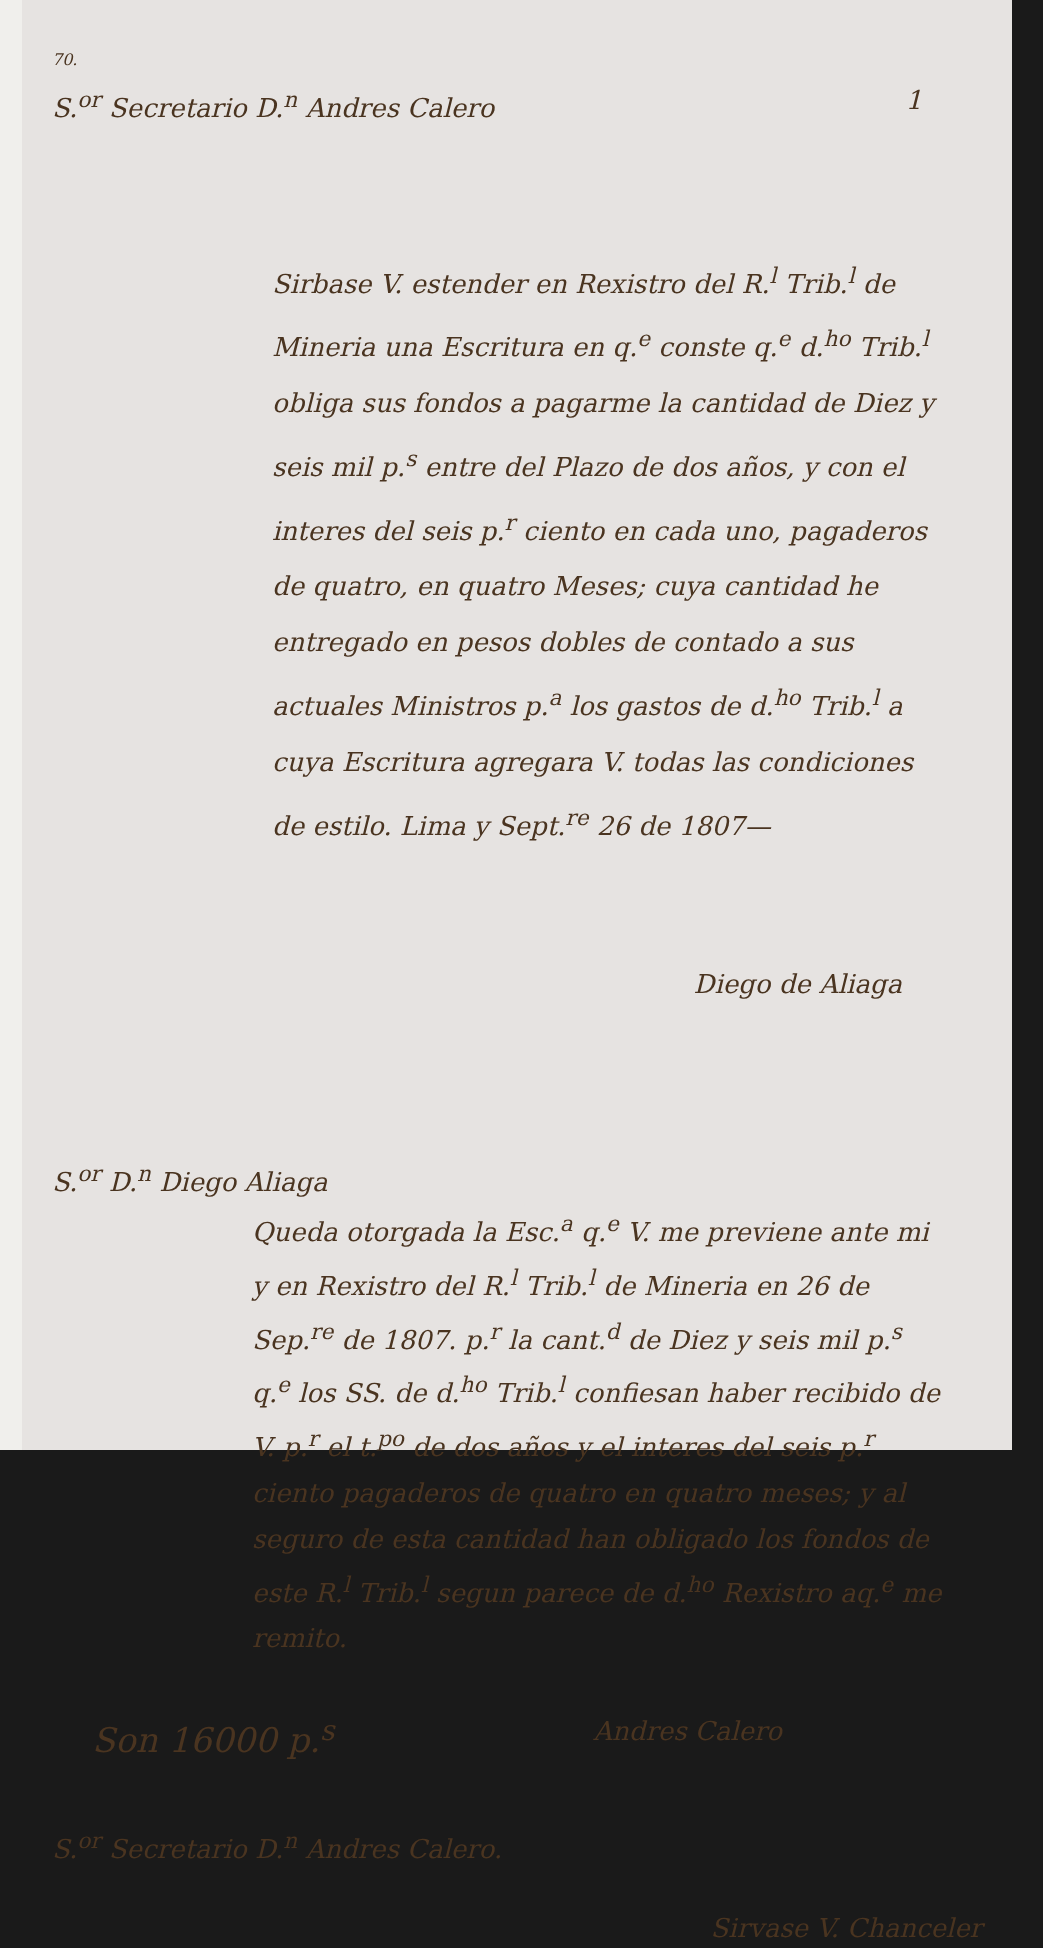70.
S.<sup>or</sup> Secretario D.<sup>n</sup> Andres Calero 1
Sirbase V. estender en Rexistro del R.<sup>l</sup> Trib.<sup>l</sup> de Mineria una Escritura en q.<sup>e</sup> conste q.<sup>e</sup> d.<sup>ho</sup> Trib.<sup>l</sup> obliga sus fondos a pagarme la cantidad de Diez y seis mil p.<sup>s</sup> entre del Plazo de dos años, y con el interes del seis p.<sup>r</sup> ciento en cada uno, pagaderos de quatro, en quatro Meses; cuya cantidad he entregado en pesos dobles de contado a sus actuales Ministros p.<sup>a</sup> los gastos de d.<sup>ho</sup> Trib.<sup>l</sup> a cuya Escritura agregara V. todas las condiciones de estilo. Lima y Sept.<sup>re</sup> 26 de 1807—
Diego de Aliaga
S.<sup>or</sup> D.<sup>n</sup> Diego Aliaga
Queda otorgada la Esc.<sup>a</sup> q.<sup>e</sup> V. me previene ante mi y en Rexistro del R.<sup>l</sup> Trib.<sup>l</sup> de Mineria en 26 de Sep.<sup>re</sup> de 1807. p.<sup>r</sup> la cant.<sup>d</sup> de Diez y seis mil p.<sup>s</sup> q.<sup>e</sup> los SS. de d.<sup>ho</sup> Trib.<sup>l</sup> confiesan haber recibido de V. p.<sup>r</sup> el t.<sup>po</sup> de dos años y el interes del seis p.<sup>r</sup> ciento pagaderos de quatro en quatro meses; y al seguro de esta cantidad han obligado los fondos de este R.<sup>l</sup> Trib.<sup>l</sup> segun parece de d.<sup>ho</sup> Rexistro aq.<sup>e</sup> me remito.
Son 16000 p.<sup>s</sup> Andres Calero
S.<sup>or</sup> Secretario D.<sup>n</sup> Andres Calero.
Sirvase V. Chanceler